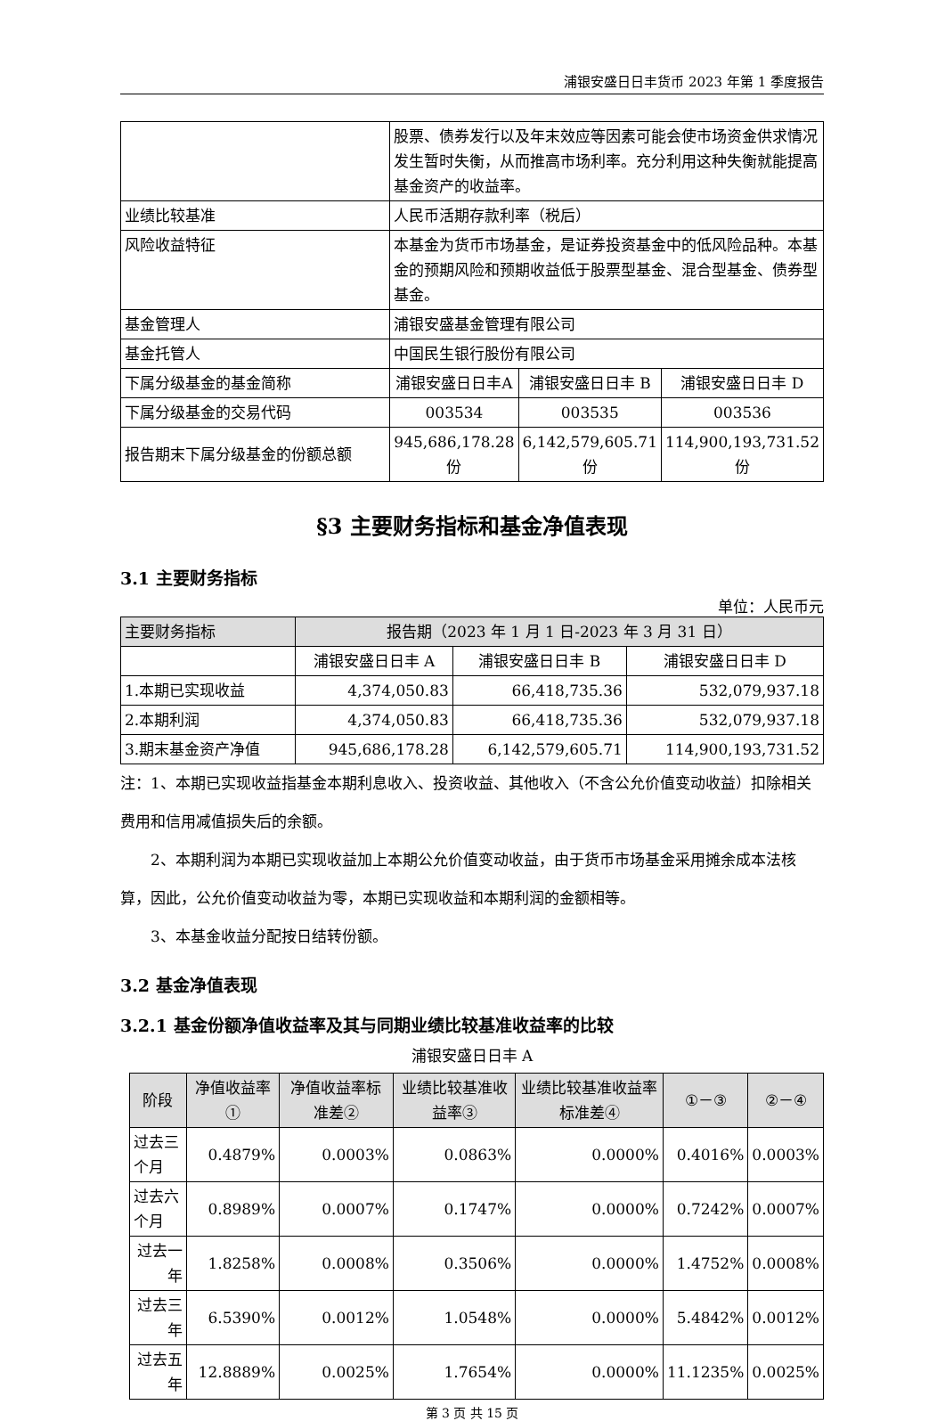浦银安盛日日丰货币 2023 年第 1 季度报告
| | 股票、债券发行以及年末效应等因素可能会使市场资金供求情况发生暂时失衡，从而推高市场利率。充分利用这种失衡就能提高基金资产的收益率。 | | |
| 业绩比较基准 | 人民币活期存款利率（税后） | | |
| 风险收益特征 | 本基金为货币市场基金，是证券投资基金中的低风险品种。本基金的预期风险和预期收益低于股票型基金、混合型基金、债券型基金。 | | |
| 基金管理人 | 浦银安盛基金管理有限公司 | | |
| 基金托管人 | 中国民生银行股份有限公司 | | |
| 下属分级基金的基金简称 | 浦银安盛日日丰A | 浦银安盛日日丰 B | 浦银安盛日日丰 D |
| 下属分级基金的交易代码 | 003534 | 003535 | 003536 |
| 报告期末下属分级基金的份额总额 | 945,686,178.28份 | 6,142,579,605.71份 | 114,900,193,731.52份 |
§3 主要财务指标和基金净值表现
3.1 主要财务指标
单位：人民币元
| 主要财务指标 | 报告期（2023 年 1 月 1 日-2023 年 3 月 31 日） | | |
| --- | --- | --- | --- |
| | 浦银安盛日日丰 A | 浦银安盛日日丰 B | 浦银安盛日日丰 D |
| 1.本期已实现收益 | 4,374,050.83 | 66,418,735.36 | 532,079,937.18 |
| 2.本期利润 | 4,374,050.83 | 66,418,735.36 | 532,079,937.18 |
| 3.期末基金资产净值 | 945,686,178.28 | 6,142,579,605.71 | 114,900,193,731.52 |
注：1、本期已实现收益指基金本期利息收入、投资收益、其他收入（不含公允价值变动收益）扣除相关费用和信用减值损失后的余额。
2、本期利润为本期已实现收益加上本期公允价值变动收益，由于货币市场基金采用摊余成本法核算，因此，公允价值变动收益为零，本期已实现收益和本期利润的金额相等。
3、本基金收益分配按日结转份额。
3.2 基金净值表现
3.2.1 基金份额净值收益率及其与同期业绩比较基准收益率的比较
浦银安盛日日丰 A
| 阶段 | 净值收益率① | 净值收益率标准差② | 业绩比较基准收益率③ | 业绩比较基准收益率标准差④ | ①－③ | ②－④ |
| --- | --- | --- | --- | --- | --- | --- |
| 过去三个月 | 0.4879% | 0.0003% | 0.0863% | 0.0000% | 0.4016% | 0.0003% |
| 过去六个月 | 0.8989% | 0.0007% | 0.1747% | 0.0000% | 0.7242% | 0.0007% |
| 过去一年 | 1.8258% | 0.0008% | 0.3506% | 0.0000% | 1.4752% | 0.0008% |
| 过去三年 | 6.5390% | 0.0012% | 1.0548% | 0.0000% | 5.4842% | 0.0012% |
| 过去五年 | 12.8889% | 0.0025% | 1.7654% | 0.0000% | 11.1235% | 0.0025% |
第 3 页 共 15 页